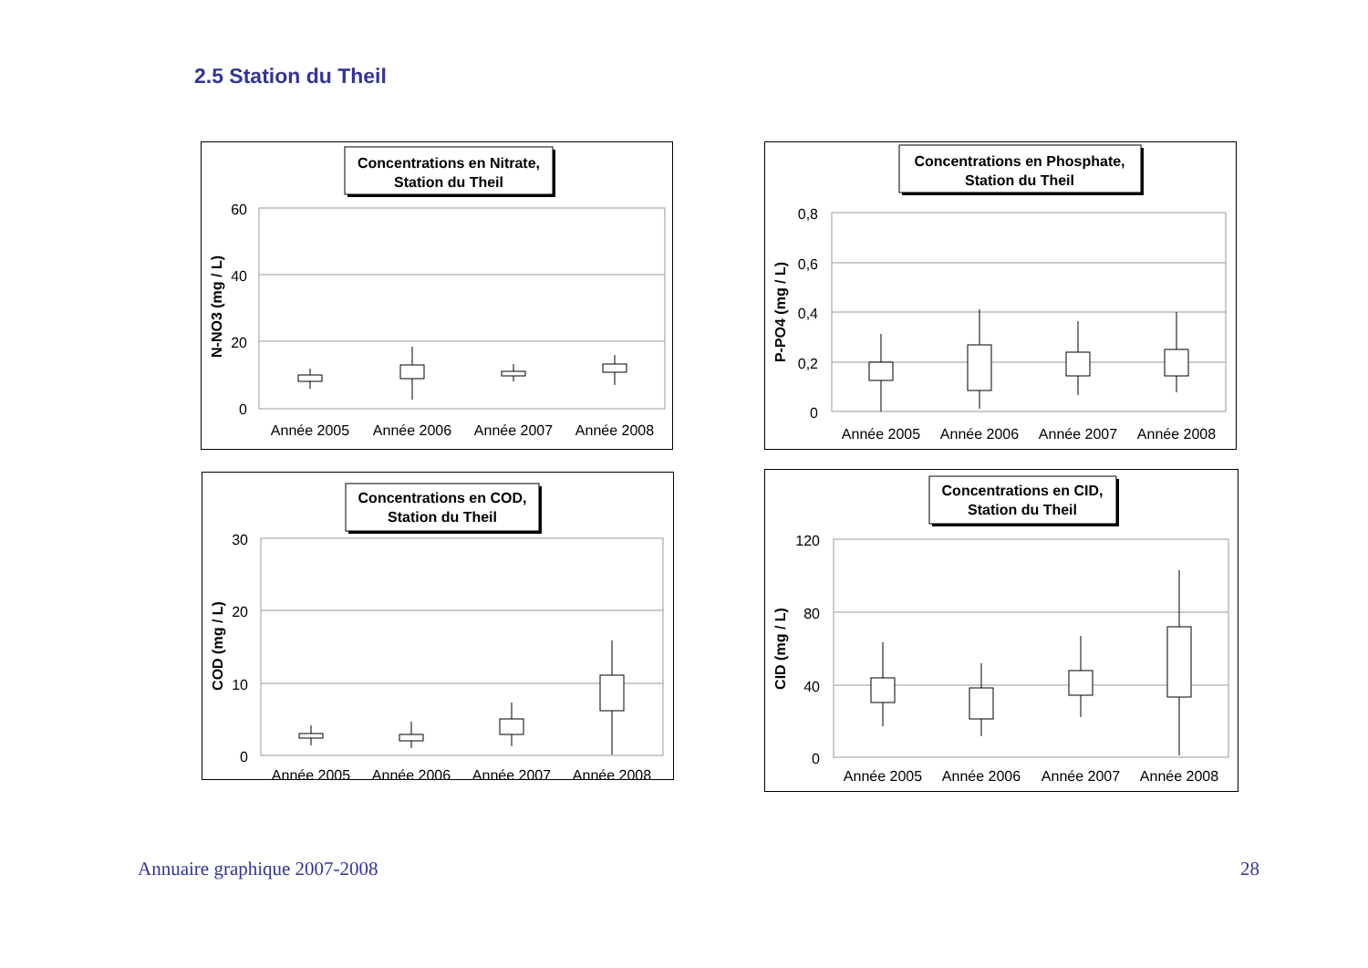2.5 Station du Theil
Concentrations en Nitrate,
Station du Theil
60
40
20
0
N-NO3 (mg / L)
Année 2005
Année 2006
Année 2007
Année 2008
Concentrations en Phosphate,
Station du Theil
0,8
0,6
0,4
0,2
0
P-PO4 (mg / L)
Année 2005
Année 2006
Année 2007
Année 2008
Concentrations en COD,
Station du Theil
30
20
10
0
COD (mg / L)
Année 2005
Année 2006
Année 2007
Année 2008
Concentrations en CID,
Station du Theil
120
80
40
0
CID (mg / L)
Année 2005
Année 2006
Année 2007
Année 2008
Annuaire graphique 2007-2008 28